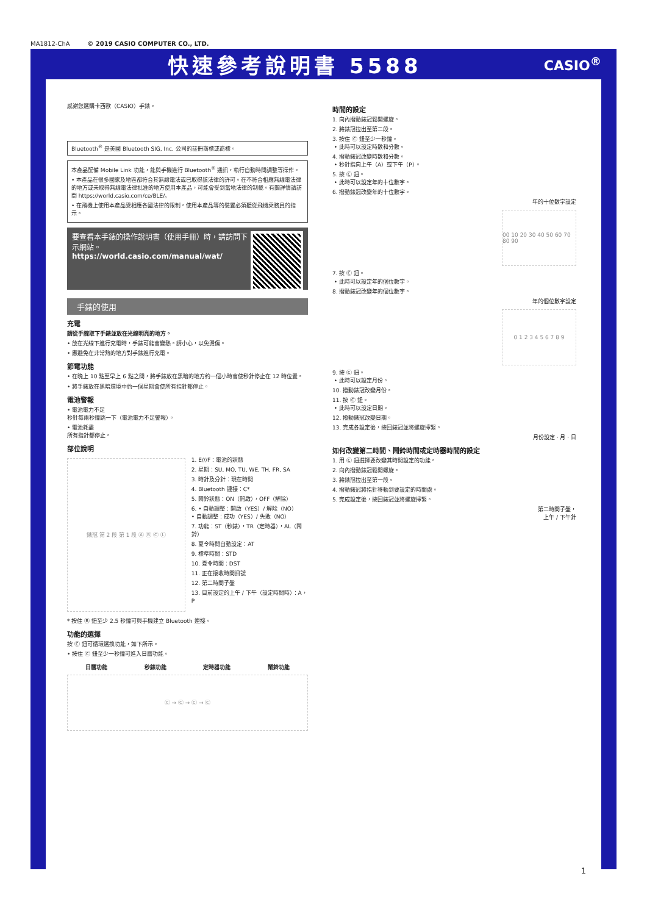MA1812-ChA © 2019 CASIO COMPUTER CO., LTD.
快速參考說明書 5588
CASIO<sup>®</sup>
感謝您選購卡西歐（CASIO）手錶。
Bluetooth<sup>®</sup> 是美國 Bluetooth SIG, Inc. 公司的註冊商標或商標。
本產品配備 Mobile Link 功能，能與手機進行 Bluetooth<sup>®</sup> 通訊，執行自動時間調整等操作。
• 本產品在很多國家及地區都符合其無線電法或已取得該法律的許可。在不符合相應無線電法律的地方或未取得無線電法律批准的地方使用本產品，可能會受到當地法律的制裁。有關詳情請訪問 https://world.casio.com/ce/BLE/。
• 在飛機上使用本產品受相應各國法律的限制。使用本產品等的裝置必須聽從飛機乘務員的指示。
要查看本手錶的操作說明書（使用手冊）時，請訪問下示網站。
https://world.casio.com/manual/wat/
手錶的使用
充電
請從手腕取下手錶並放在光線明亮的地方。
• 放在光線下進行充電時，手錶可能會變熱。請小心，以免燙傷。
• 應避免在非常熱的地方對手錶進行充電。
節電功能
• 在晚上 10 點至早上 6 點之間，將手錶放在黑暗的地方約一個小時會使秒針停止在 12 時位置。
• 將手錶放在黑暗環境中約一個星期會使所有指針都停止。
電池警報
• 電池電力不足
秒針每兩秒鐘跳一下（電池電力不足警報）。
• 電池耗盡
所有指針都停止。
部位說明
錶冠 第 2 段 第 1 段 Ⓐ Ⓑ Ⓒ Ⓛ
1. E///F：電池的狀態
2. 星期：SU, MO, TU, WE, TH, FR, SA
3. 時針及分針：現在時間
4. Bluetooth 連接：C*
5. 鬧鈴狀態：ON（開啟），OFF（解除）
6. • 自動調整：開啟（YES）/ 解除（NO）
• 自動調整：成功（YES）/ 失敗（NO）
7. 功能：ST（秒錶），TR（定時器），AL（鬧鈴）
8. 夏令時間自動設定：AT
9. 標準時間：STD
10. 夏令時間：DST
11. 正在接收時間訊號
12. 第二時間子盤
13. 目前設定的上午 / 下午（設定時間時）：A，P
* 按住 Ⓑ 鈕至少 2.5 秒鐘可與手機建立 Bluetooth 連接。
功能的選擇
按 Ⓒ 鈕可循環選換功能，如下所示。
• 按住 Ⓒ 鈕至少一秒鐘可進入日曆功能。
日曆功能 秒錶功能 定時器功能 鬧鈴功能
Ⓒ → Ⓒ → Ⓒ → Ⓒ
時間的設定
1. 向內撥動錶冠鬆開螺旋。
2. 將錶冠拉出至第二段。
3. 按住 Ⓒ 鈕至少一秒鐘。
• 此時可以設定時數和分數。
4. 撥動錶冠改變時數和分數。
• 秒針指向上午（A）或下午（P）。
5. 按 Ⓒ 鈕。
• 此時可以設定年的十位數字。
6. 撥動錶冠改變年的十位數字。
年的十位數字設定
00 10 20 30 40 50 60 70 80 90
7. 按 Ⓒ 鈕。
• 此時可以設定年的個位數字。
8. 撥動錶冠改變年的個位數字。
年的個位數字設定
0 1 2 3 4 5 6 7 8 9
9. 按 Ⓒ 鈕。
• 此時可以設定月份。
10. 撥動錶冠改變月份。
11. 按 Ⓒ 鈕。
• 此時可以設定日期。
12. 撥動錶冠改變日期。
13. 完成各設定後，按回錶冠並將螺旋擰緊。
月份設定 · 月 · 日
如何改變第二時間、鬧鈴時間或定時器時間的設定
1. 用 Ⓒ 鈕選擇要改變其時間設定的功能。
2. 向內撥動錶冠鬆開螺旋。
3. 將錶冠拉出至第一段。
4. 撥動錶冠將指針移動到要設定的時間處。
5. 完成設定後，按回錶冠並將螺旋擰緊。
第二時間子盤，
上午 / 下午針
1